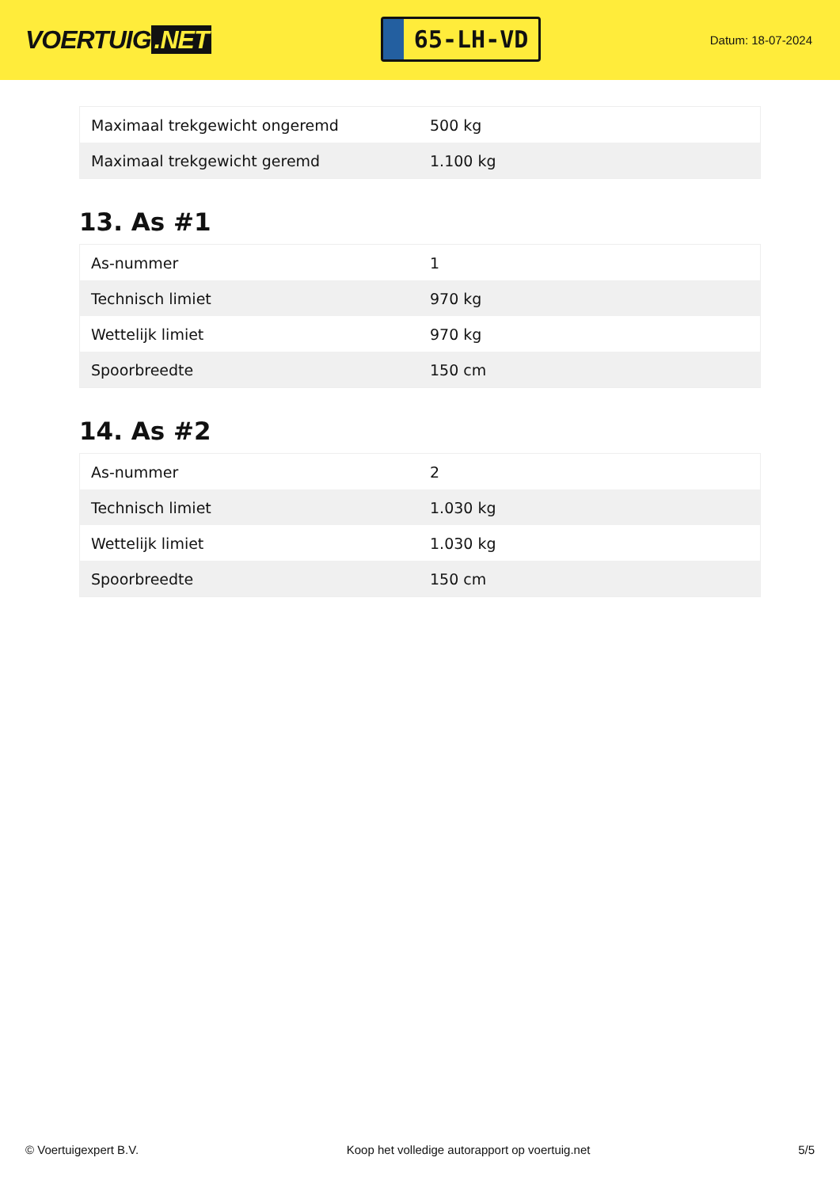VOERTUIG.NET
65-LH-VD
Datum: 18-07-2024
| Maximaal trekgewicht ongeremd | 500 kg |
| Maximaal trekgewicht geremd | 1.100 kg |
13. As #1
| As-nummer | 1 |
| Technisch limiet | 970 kg |
| Wettelijk limiet | 970 kg |
| Spoorbreedte | 150 cm |
14. As #2
| As-nummer | 2 |
| Technisch limiet | 1.030 kg |
| Wettelijk limiet | 1.030 kg |
| Spoorbreedte | 150 cm |
© Voertuigexpert B.V. Koop het volledige autorapport op voertuig.net 5/5